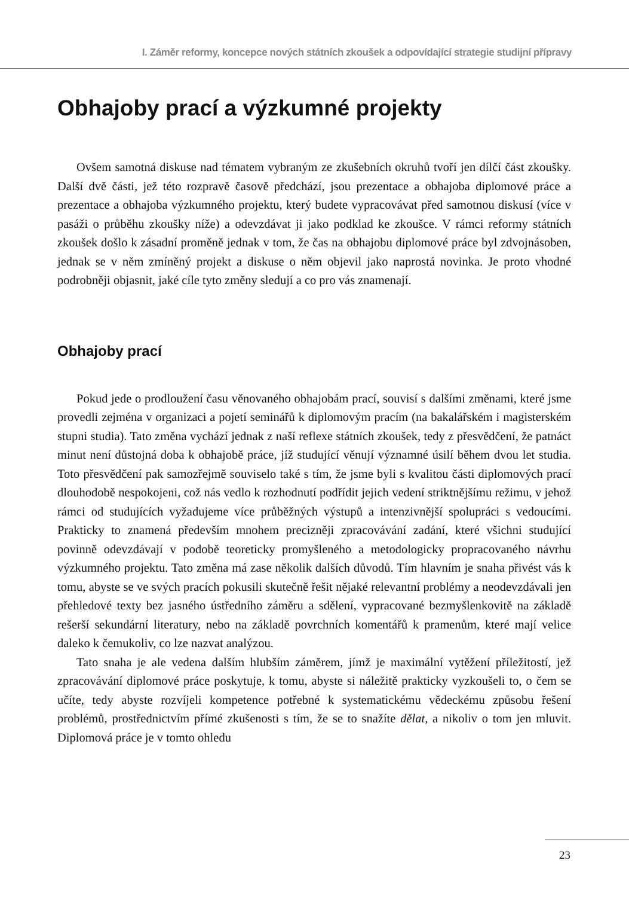I. Záměr reformy, koncepce nových státních zkoušek a odpovídající strategie studijní přípravy
Obhajoby prací a výzkumné projekty
Ovšem samotná diskuse nad tématem vybraným ze zkušebních okruhů tvoří jen dílčí část zkoušky. Další dvě části, jež této rozpravě časově předchází, jsou prezentace a obhajoba diplomové práce a prezentace a obhajoba výzkumného projektu, který budete vypracovávat před samotnou diskusí (více v pasáži o průběhu zkoušky níže) a odevzdávat ji jako podklad ke zkoušce. V rámci reformy státních zkoušek došlo k zásadní proměně jednak v tom, že čas na obhajobu diplomové práce byl zdvojnásoben, jednak se v něm zmíněný projekt a diskuse o něm objevil jako naprostá novinka. Je proto vhodné podrobněji objasnit, jaké cíle tyto změny sledují a co pro vás znamenají.
Obhajoby prací
Pokud jede o prodloužení času věnovaného obhajobám prací, souvisí s dalšími změnami, které jsme provedli zejména v organizaci a pojetí seminářů k diplomovým pracím (na bakalářském i magisterském stupni studia). Tato změna vychází jednak z naší reflexe státních zkoušek, tedy z přesvědčení, že patnáct minut není důstojná doba k obhajobě práce, jíž studující věnují významné úsilí během dvou let studia. Toto přesvědčení pak samozřejmě souviselo také s tím, že jsme byli s kvalitou části diplomových prací dlouhodobě nespokojeni, což nás vedlo k rozhodnutí podřídit jejich vedení striktnějšímu režimu, v jehož rámci od studujících vyžadujeme více průběžných výstupů a intenzivnější spolupráci s vedoucími. Prakticky to znamená především mnohem precizněji zpracovávání zadání, které všichni studující povinně odevzdávají v podobě teoreticky promyšleného a metodologicky propracovaného návrhu výzkumného projektu. Tato změna má zase několik dalších důvodů. Tím hlavním je snaha přivést vás k tomu, abyste se ve svých pracích pokusili skutečně řešit nějaké relevantní problémy a neodevzdávali jen přehledové texty bez jasného ústředního záměru a sdělení, vypracované bezmyšlenkovitě na základě rešerší sekundární literatury, nebo na základě povrchních komentářů k pramenům, které mají velice daleko k čemukoliv, co lze nazvat analýzou.
Tato snaha je ale vedena dalším hlubším záměrem, jímž je maximální vytěžení příležitostí, jež zpracovávání diplomové práce poskytuje, k tomu, abyste si náležitě prakticky vyzkoušeli to, o čem se učíte, tedy abyste rozvíjeli kompetence potřebné k systematickému vědeckému způsobu řešení problémů, prostřednictvím přímé zkušenosti s tím, že se to snažíte dělat, a nikoliv o tom jen mluvit. Diplomová práce je v tomto ohledu
23